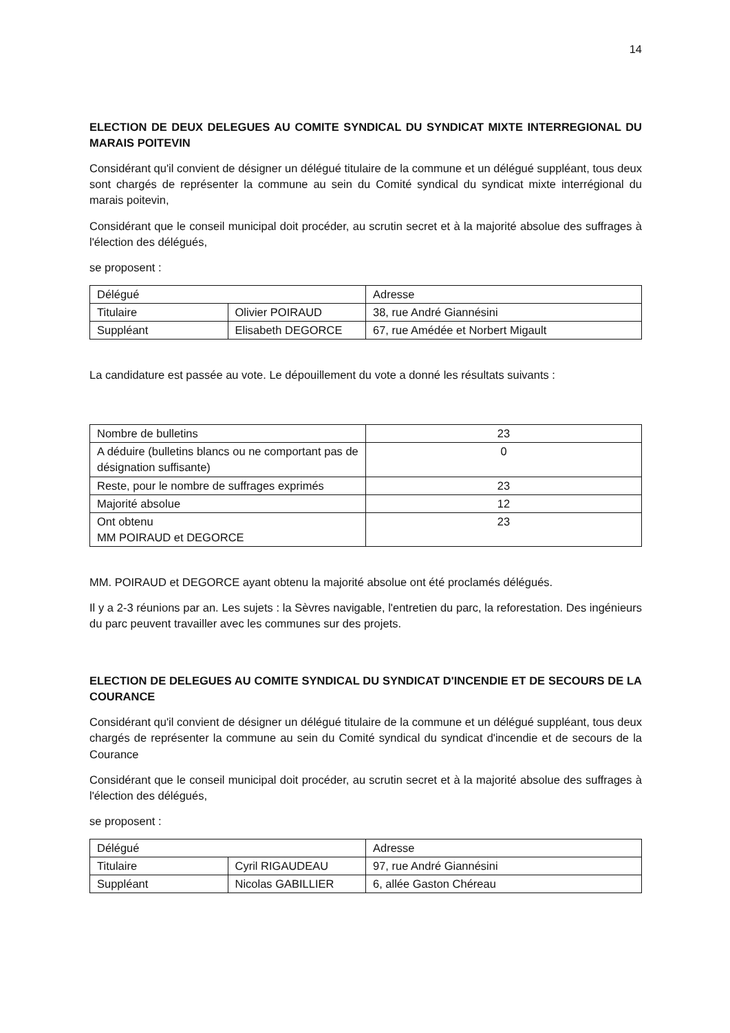14
ELECTION DE DEUX DELEGUES AU COMITE SYNDICAL DU SYNDICAT MIXTE INTERREGIONAL DU MARAIS POITEVIN
Considérant qu'il convient de désigner un délégué titulaire de la commune et un délégué suppléant, tous deux sont chargés de représenter la commune au sein du Comité syndical du syndicat mixte interrégional du marais poitevin,
Considérant que le conseil municipal doit procéder, au scrutin secret et à la majorité absolue des suffrages à l'élection des délégués,
se proposent :
| Délégué | | Adresse |
| Titulaire | Olivier POIRAUD | 38, rue André Giannésini |
| Suppléant | Elisabeth DEGORCE | 67, rue Amédée et Norbert Migault |
La candidature est passée au vote. Le dépouillement du vote a donné les résultats suivants :
| Nombre de bulletins | 23 |
| A déduire (bulletins blancs ou ne comportant pas de désignation suffisante) | 0 |
| Reste, pour le nombre de suffrages exprimés | 23 |
| Majorité absolue | 12 |
| Ont obtenu MM POIRAUD et DEGORCE | 23 |
MM. POIRAUD et DEGORCE ayant obtenu la majorité absolue ont été proclamés délégués.
Il y a 2-3 réunions par an. Les sujets : la Sèvres navigable, l'entretien du parc, la reforestation. Des ingénieurs du parc peuvent travailler avec les communes sur des projets.
ELECTION DE DELEGUES AU COMITE SYNDICAL DU SYNDICAT D'INCENDIE ET DE SECOURS DE LA COURANCE
Considérant qu'il convient de désigner un délégué titulaire de la commune et un délégué suppléant, tous deux chargés de représenter la commune au sein du Comité syndical du syndicat d'incendie et de secours de la Courance
Considérant que le conseil municipal doit procéder, au scrutin secret et à la majorité absolue des suffrages à l'élection des délégués,
se proposent :
| Délégué | | Adresse |
| Titulaire | Cyril RIGAUDEAU | 97, rue André Giannésini |
| Suppléant | Nicolas GABILLIER | 6, allée Gaston Chéreau |